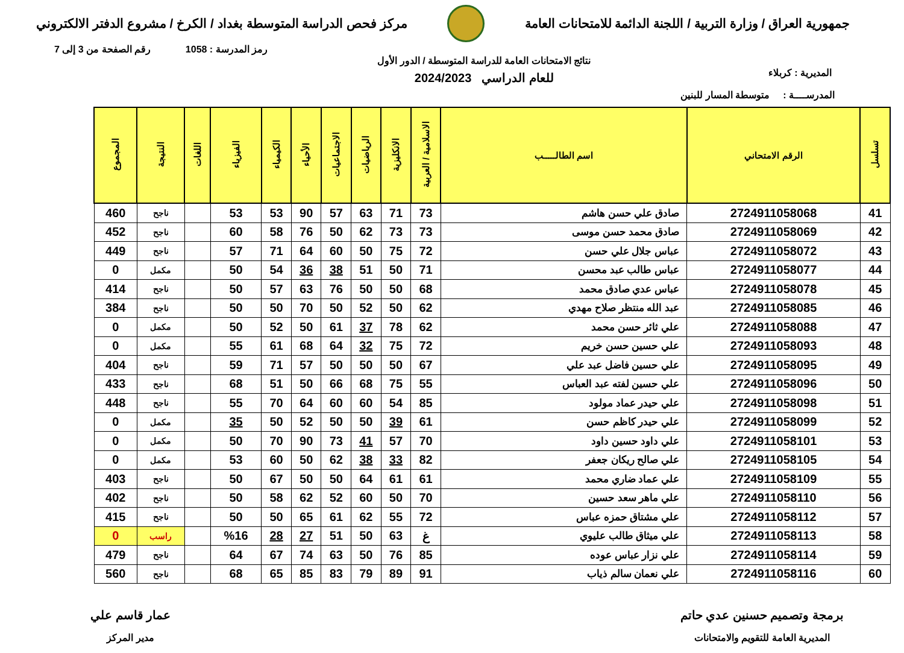جمهورية العراق / وزارة التربية / اللجنة الدائمة للامتحانات العامة
مركز فحص الدراسة المتوسطة بغداد / الكرخ / مشروع الدفتر الالكتروني
رمز المدرسة : 1058 رقم الصفحة من 3 إلى 7
المديرية : كربلاء
نتائج الامتحانات العامة للدراسة المتوسطة / الدور الأول
للعام الدراسي 2024/2023
المدرســــة : متوسطة المسار للبنين
| تسلسل | الرقم الامتحاني | اسم الطالـــــب | الاسلامية / العربية | الانكليزية | الرياضيات | الاجتماعيات | الأحياء | الكيمياء | الفيزياء | اللغات | النتيجة | المجموع |
| --- | --- | --- | --- | --- | --- | --- | --- | --- | --- | --- | --- | --- |
| 41 | 2724911058068 | صادق علي حسن هاشم | 73 | 71 | 63 | 57 | 90 | 53 | 53 | | ناجح | 460 |
| 42 | 2724911058069 | صادق محمد حسن موسى | 73 | 73 | 62 | 50 | 76 | 58 | 60 | | ناجح | 452 |
| 43 | 2724911058072 | عباس جلال علي حسن | 72 | 75 | 50 | 60 | 64 | 71 | 57 | | ناجح | 449 |
| 44 | 2724911058077 | عباس طالب عبد محسن | 71 | 50 | 51 | 38 | 36 | 54 | 50 | | مكمل | 0 |
| 45 | 2724911058078 | عباس عدي صادق محمد | 68 | 50 | 50 | 76 | 63 | 57 | 50 | | ناجح | 414 |
| 46 | 2724911058085 | عبد الله منتظر صلاح مهدي | 62 | 50 | 52 | 50 | 70 | 50 | 50 | | ناجح | 384 |
| 47 | 2724911058088 | علي ثائر حسن محمد | 62 | 78 | 37 | 61 | 50 | 52 | 50 | | مكمل | 0 |
| 48 | 2724911058093 | علي حسين حسن خريم | 72 | 75 | 32 | 64 | 68 | 61 | 55 | | مكمل | 0 |
| 49 | 2724911058095 | علي حسين فاضل عبد علي | 67 | 50 | 50 | 50 | 57 | 71 | 59 | | ناجح | 404 |
| 50 | 2724911058096 | علي حسين لفته عبد العباس | 55 | 75 | 68 | 66 | 50 | 51 | 68 | | ناجح | 433 |
| 51 | 2724911058098 | علي حيدر عماد مولود | 85 | 54 | 60 | 60 | 64 | 70 | 55 | | ناجح | 448 |
| 52 | 2724911058099 | علي حيدر كاظم حسن | 61 | 39 | 50 | 50 | 52 | 50 | 35 | | مكمل | 0 |
| 53 | 2724911058101 | علي داود حسين داود | 70 | 57 | 41 | 73 | 90 | 70 | 50 | | مكمل | 0 |
| 54 | 2724911058105 | علي صالح ريكان جعفر | 82 | 33 | 38 | 62 | 50 | 60 | 53 | | مكمل | 0 |
| 55 | 2724911058109 | علي عماد ضاري محمد | 61 | 61 | 64 | 50 | 50 | 67 | 50 | | ناجح | 403 |
| 56 | 2724911058110 | علي ماهر سعد حسين | 70 | 50 | 60 | 52 | 62 | 58 | 50 | | ناجح | 402 |
| 57 | 2724911058112 | علي مشتاق حمزه عباس | 72 | 55 | 62 | 61 | 65 | 50 | 50 | | ناجح | 415 |
| 58 | 2724911058113 | علي ميثاق طالب عليوي | غ | 63 | 50 | 51 | 27 | 28 | %16 | | راسب | 0 |
| 59 | 2724911058114 | علي نزار عباس عوده | 85 | 76 | 50 | 63 | 74 | 67 | 64 | | ناجح | 479 |
| 60 | 2724911058116 | علي نعمان سالم ذياب | 91 | 89 | 79 | 83 | 85 | 65 | 68 | | ناجح | 560 |
برمجة وتصميم حسنين عدي حاتم
المديرية العامة للتقويم والامتحانات
عمار قاسم علي
مدير المركز